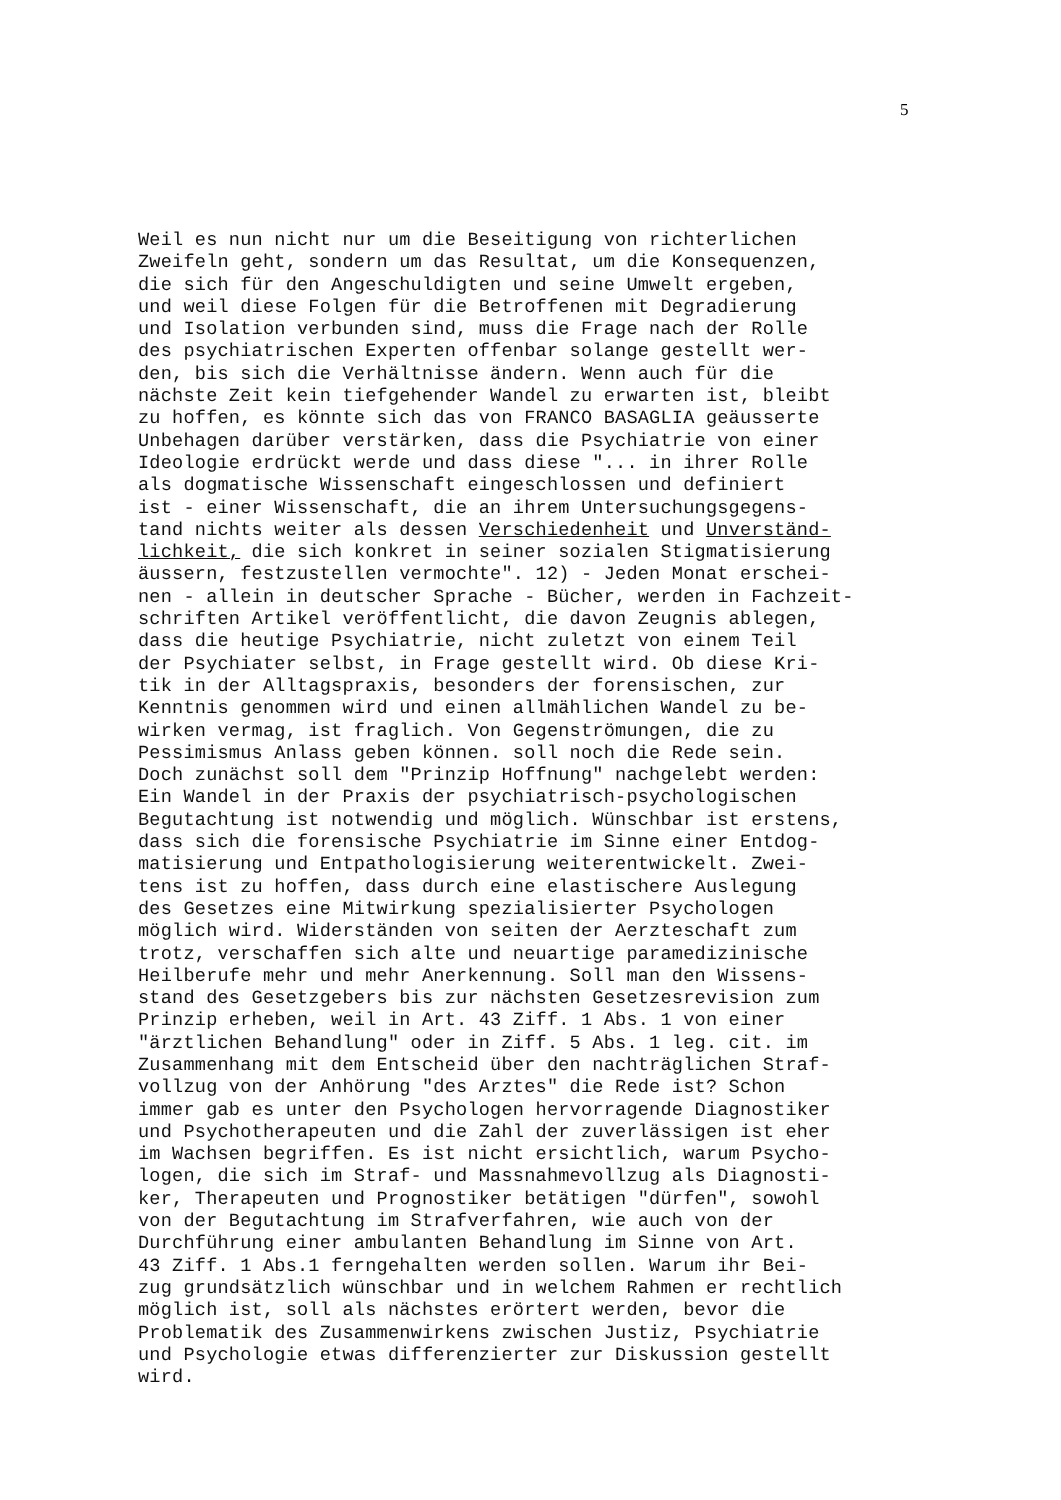5
Weil es nun nicht nur um die Beseitigung von richterlichen Zweifeln geht, sondern um das Resultat, um die Konsequenzen, die sich für den Angeschuldigten und seine Umwelt ergeben, und weil diese Folgen für die Betroffenen mit Degradierung und Isolation verbunden sind, muss die Frage nach der Rolle des psychiatrischen Experten offenbar solange gestellt wer- den, bis sich die Verhältnisse ändern. Wenn auch für die nächste Zeit kein tiefgehender Wandel zu erwarten ist, bleibt zu hoffen, es könnte sich das von FRANCO BASAGLIA geäusserte Unbehagen darüber verstärken, dass die Psychiatrie von einer Ideologie erdrückt werde und dass diese "... in ihrer Rolle als dogmatische Wissenschaft eingeschlossen und definiert ist - einer Wissenschaft, die an ihrem Untersuchungsgegens- tand nichts weiter als dessen Verschiedenheit und Unverständ- lichkeit, die sich konkret in seiner sozialen Stigmatisierung äussern, festzustellen vermochte". 12) - Jeden Monat erschei- nen - allein in deutscher Sprache - Bücher, werden in Fachzeit- schriften Artikel veröffentlicht, die davon Zeugnis ablegen, dass die heutige Psychiatrie, nicht zuletzt von einem Teil der Psychiater selbst, in Frage gestellt wird. Ob diese Kri- tik in der Alltagspraxis, besonders der forensischen, zur Kenntnis genommen wird und einen allmählichen Wandel zu be- wirken vermag, ist fraglich. Von Gegenströmungen, die zu Pessimismus Anlass geben können. soll noch die Rede sein. Doch zunächst soll dem "Prinzip Hoffnung" nachgelebt werden: Ein Wandel in der Praxis der psychiatrisch-psychologischen Begutachtung ist notwendig und möglich. Wünschbar ist erstens, dass sich die forensische Psychiatrie im Sinne einer Entdog- matisierung und Entpathologisierung weiterentwickelt. Zwei- tens ist zu hoffen, dass durch eine elastischere Auslegung des Gesetzes eine Mitwirkung spezialisierter Psychologen möglich wird. Widerständen von seiten der Aerzteschaft zum trotz, verschaffen sich alte und neuartige paramedizinische Heilberufe mehr und mehr Anerkennung. Soll man den Wissens- stand des Gesetzgebers bis zur nächsten Gesetzesrevision zum Prinzip erheben, weil in Art. 43 Ziff. 1 Abs. 1 von einer "ärztlichen Behandlung" oder in Ziff. 5 Abs. 1 leg. cit. im Zusammenhang mit dem Entscheid über den nachträglichen Straf- vollzug von der Anhörung "des Arztes" die Rede ist? Schon immer gab es unter den Psychologen hervorragende Diagnostiker und Psychotherapeuten und die Zahl der zuverlässigen ist eher im Wachsen begriffen. Es ist nicht ersichtlich, warum Psycho- logen, die sich im Straf- und Massnahmevollzug als Diagnosti- ker, Therapeuten und Prognostiker betätigen "dürfen", sowohl von der Begutachtung im Strafverfahren, wie auch von der Durchführung einer ambulanten Behandlung im Sinne von Art. 43 Ziff. 1 Abs.1 ferngehalten werden sollen. Warum ihr Bei- zug grundsätzlich wünschbar und in welchem Rahmen er rechtlich möglich ist, soll als nächstes erörtert werden, bevor die Problematik des Zusammenwirkens zwischen Justiz, Psychiatrie und Psychologie etwas differenzierter zur Diskussion gestellt wird.